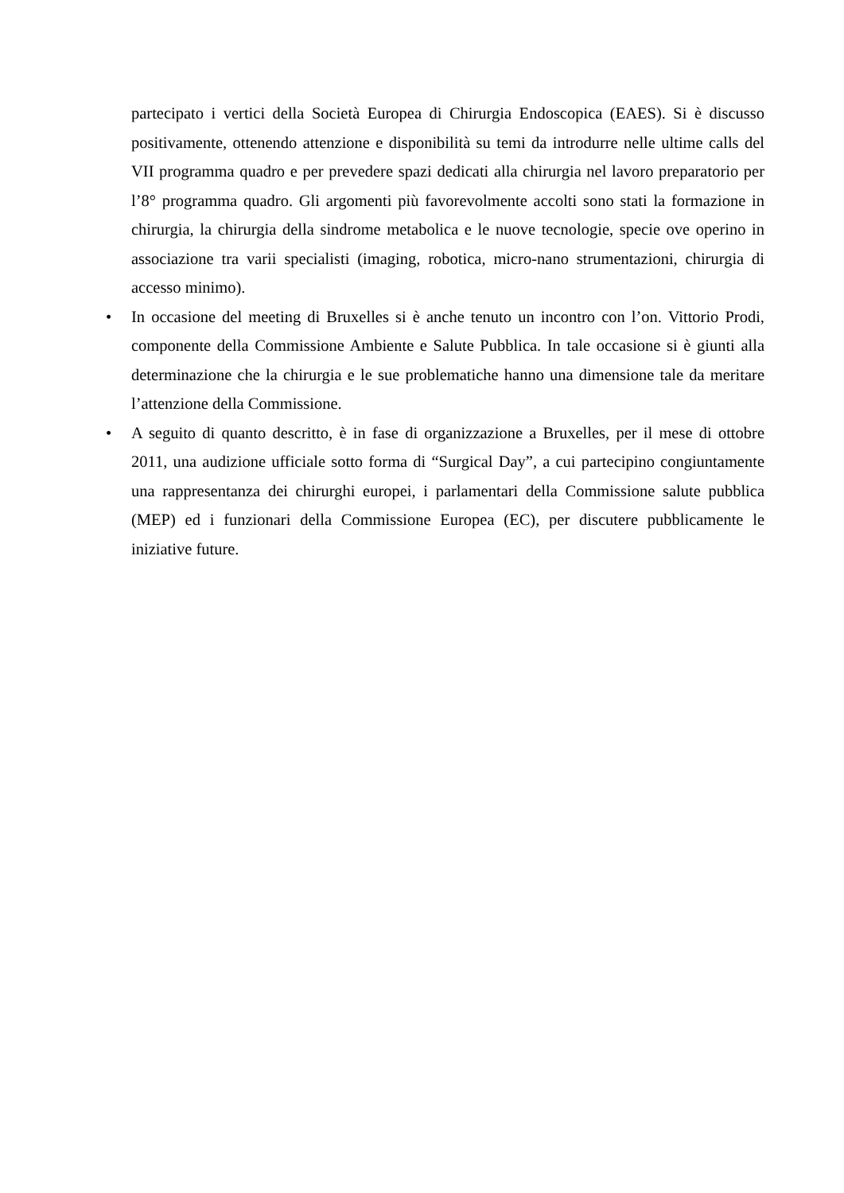partecipato i vertici della Società Europea di Chirurgia Endoscopica (EAES). Si è discusso positivamente, ottenendo attenzione e disponibilità su temi da introdurre nelle ultime calls del VII programma quadro e per prevedere spazi dedicati alla chirurgia nel lavoro preparatorio per l’8° programma quadro. Gli argomenti più favorevolmente accolti sono stati la formazione in chirurgia, la chirurgia della sindrome metabolica e le nuove tecnologie, specie ove operino in associazione tra varii specialisti (imaging, robotica, micro-nano strumentazioni, chirurgia di accesso minimo).
• In occasione del meeting di Bruxelles si è anche tenuto un incontro con l’on. Vittorio Prodi, componente della Commissione Ambiente e Salute Pubblica. In tale occasione si è giunti alla determinazione che la chirurgia e le sue problematiche hanno una dimensione tale da meritare l’attenzione della Commissione.
• A seguito di quanto descritto, è in fase di organizzazione a Bruxelles, per il mese di ottobre 2011, una audizione ufficiale sotto forma di “Surgical Day”, a cui partecipino congiuntamente una rappresentanza dei chirurghi europei, i parlamentari della Commissione salute pubblica (MEP) ed i funzionari della Commissione Europea (EC), per discutere pubblicamente le iniziative future.